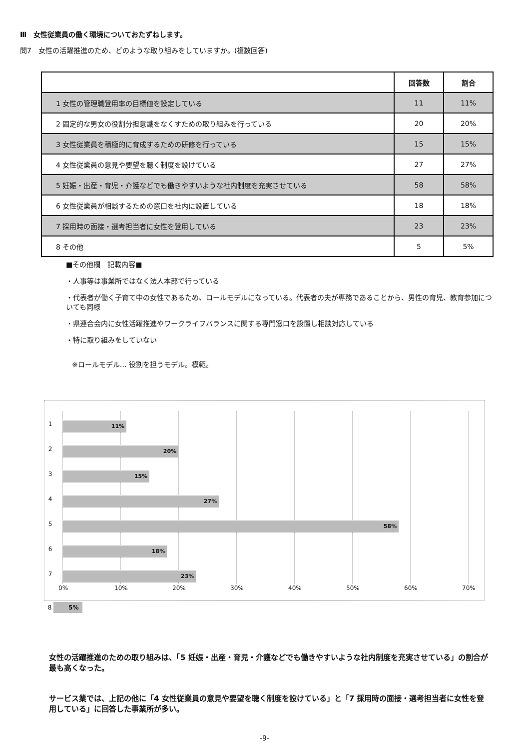Ⅲ　女性従業員の働く環境についておたずねします。
問7　女性の活躍推進のため、どのような取り組みをしていますか。(複数回答)
| | 回答数 | 割合 |
| --- | --- | --- |
| 1 女性の管理職登用率の目標値を設定している | 11 | 11% |
| 2 固定的な男女の役割分担意識をなくすための取り組みを行っている | 20 | 20% |
| 3 女性従業員を積極的に育成するための研修を行っている | 15 | 15% |
| 4 女性従業員の意見や要望を聴く制度を設けている | 27 | 27% |
| 5 妊娠・出産・育児・介護などでも働きやすいような社内制度を充実させている | 58 | 58% |
| 6 女性従業員が相談するための窓口を社内に設置している | 18 | 18% |
| 7 採用時の面接・選考担当者に女性を登用している | 23 | 23% |
| 8 その他 | 5 | 5% |
■その他欄　記載内容■
・人事等は事業所ではなく法人本部で行っている
・代表者が働く子育て中の女性であるため、ロールモデルになっている。代表者の夫が専務であることから、男性の育児、教育参加についても同様
・県連合会内に女性活躍推進やワークライフバランスに関する専門窓口を設置し相談対応している
・特に取り組みをしていない
※ロールモデル… 役割を担うモデル。模範。
1 11%
2 20%
3 15%
4 27%
5 58%
6 18%
7 23%
0% 10% 20% 30% 40% 50% 60% 70%
8 5%
女性の活躍推進のための取り組みは、「5 妊娠・出産・育児・介護などでも働きやすいような社内制度を充実させている」の割合が最も高くなった。
サービス業では、上記の他に「4 女性従業員の意見や要望を聴く制度を設けている」と「7 採用時の面接・選考担当者に女性を登用している」に回答した事業所が多い。
-9-